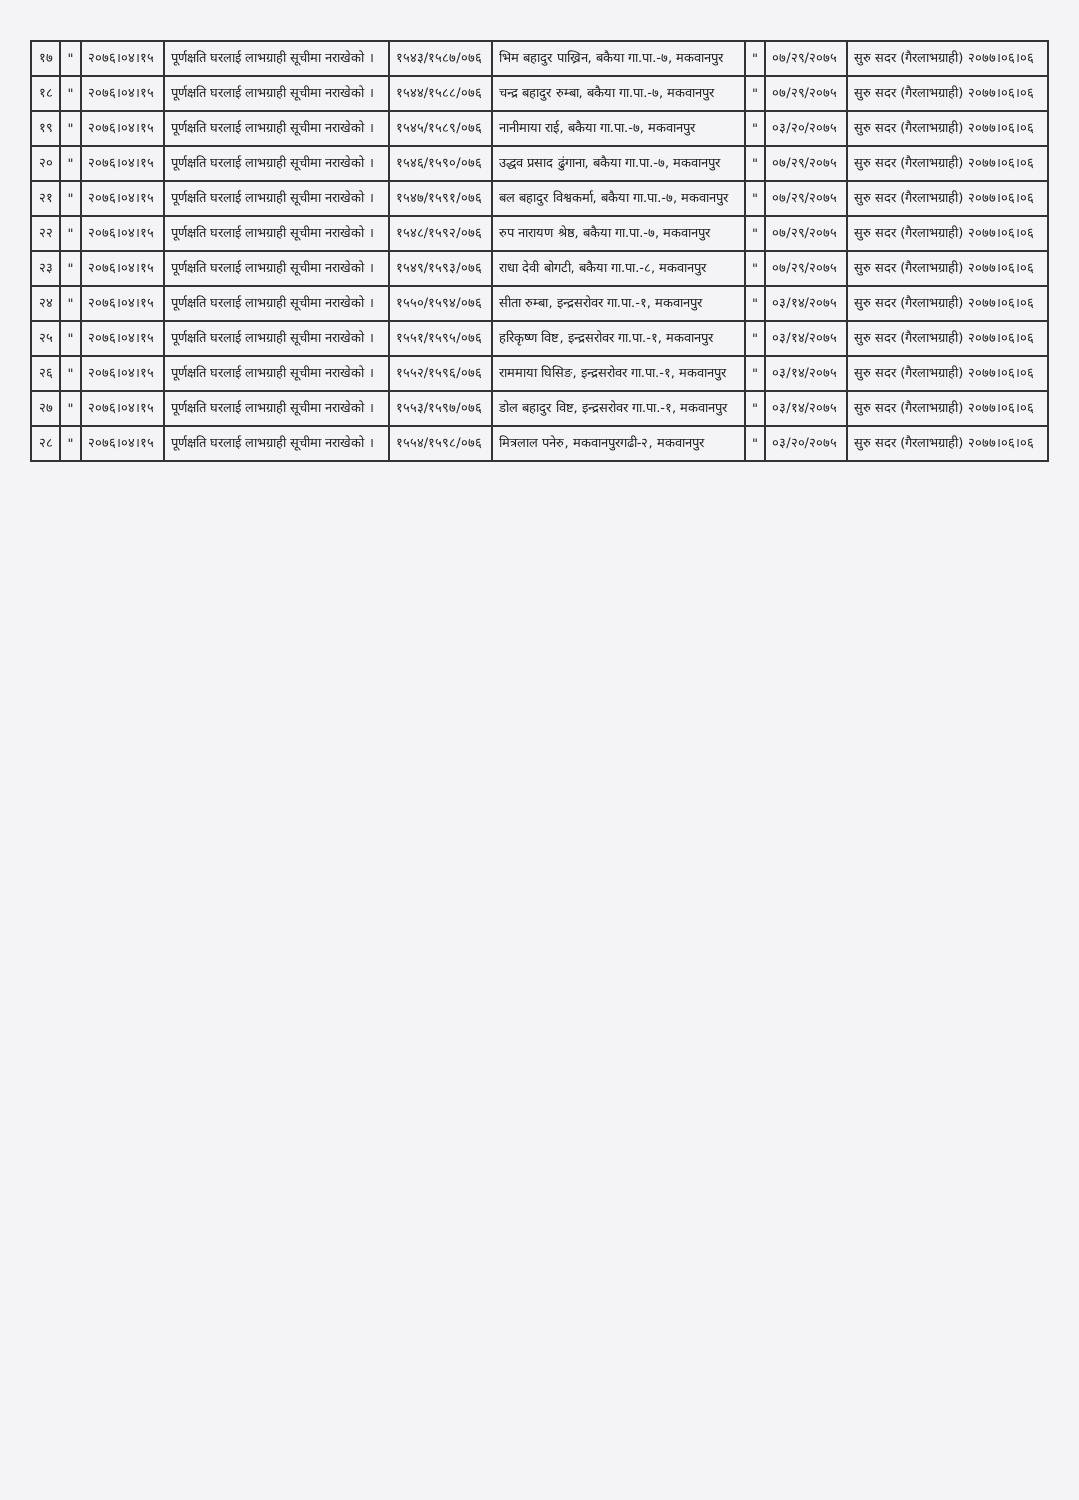| १७ | " | २०७६।०४।१५ | पूर्णक्षति घरलाई लाभग्राही सूचीमा नराखेको । | १५४३/१५८७/०७६ | भिम बहादुर पाख्रिन, बकैया गा.पा.-७, मकवानपुर | " | ०७/२९/२०७५ | सुरु सदर (गैरलाभग्राही) २०७७।०६।०६ |
| १८ | " | २०७६।०४।१५ | पूर्णक्षति घरलाई लाभग्राही सूचीमा नराखेको । | १५४४/१५८८/०७६ | चन्द्र बहादुर रुम्बा, बकैया गा.पा.-७, मकवानपुर | " | ०७/२९/२०७५ | सुरु सदर (गैरलाभग्राही) २०७७।०६।०६ |
| १९ | " | २०७६।०४।१५ | पूर्णक्षति घरलाई लाभग्राही सूचीमा नराखेको । | १५४५/१५८९/०७६ | नानीमाया राई, बकैया गा.पा.-७, मकवानपुर | " | ०३/२०/२०७५ | सुरु सदर (गैरलाभग्राही) २०७७।०६।०६ |
| २० | " | २०७६।०४।१५ | पूर्णक्षति घरलाई लाभग्राही सूचीमा नराखेको । | १५४६/१५९०/०७६ | उद्धव प्रसाद ढुंगाना, बकैया गा.पा.-७, मकवानपुर | " | ०७/२९/२०७५ | सुरु सदर (गैरलाभग्राही) २०७७।०६।०६ |
| २१ | " | २०७६।०४।१५ | पूर्णक्षति घरलाई लाभग्राही सूचीमा नराखेको । | १५४७/१५९१/०७६ | बल बहादुर विश्वकर्मा, बकैया गा.पा.-७, मकवानपुर | " | ०७/२९/२०७५ | सुरु सदर (गैरलाभग्राही) २०७७।०६।०६ |
| २२ | " | २०७६।०४।१५ | पूर्णक्षति घरलाई लाभग्राही सूचीमा नराखेको । | १५४८/१५९२/०७६ | रुप नारायण श्रेष्ठ, बकैया गा.पा.-७, मकवानपुर | " | ०७/२९/२०७५ | सुरु सदर (गैरलाभग्राही) २०७७।०६।०६ |
| २३ | " | २०७६।०४।१५ | पूर्णक्षति घरलाई लाभग्राही सूचीमा नराखेको । | १५४९/१५९३/०७६ | राधा देवी बोगटी, बकैया गा.पा.-८, मकवानपुर | " | ०७/२९/२०७५ | सुरु सदर (गैरलाभग्राही) २०७७।०६।०६ |
| २४ | " | २०७६।०४।१५ | पूर्णक्षति घरलाई लाभग्राही सूचीमा नराखेको । | १५५०/१५९४/०७६ | सीता रुम्बा, इन्द्रसरोवर गा.पा.-१, मकवानपुर | " | ०३/१४/२०७५ | सुरु सदर (गैरलाभग्राही) २०७७।०६।०६ |
| २५ | " | २०७६।०४।१५ | पूर्णक्षति घरलाई लाभग्राही सूचीमा नराखेको । | १५५१/१५९५/०७६ | हरिकृष्ण विष्ट, इन्द्रसरोवर गा.पा.-१, मकवानपुर | " | ०३/१४/२०७५ | सुरु सदर (गैरलाभग्राही) २०७७।०६।०६ |
| २६ | " | २०७६।०४।१५ | पूर्णक्षति घरलाई लाभग्राही सूचीमा नराखेको । | १५५२/१५९६/०७६ | राममाया घिसिङ, इन्द्रसरोवर गा.पा.-१, मकवानपुर | " | ०३/१४/२०७५ | सुरु सदर (गैरलाभग्राही) २०७७।०६।०६ |
| २७ | " | २०७६।०४।१५ | पूर्णक्षति घरलाई लाभग्राही सूचीमा नराखेको । | १५५३/१५९७/०७६ | डोल बहादुर विष्ट, इन्द्रसरोवर गा.पा.-१, मकवानपुर | " | ०३/१४/२०७५ | सुरु सदर (गैरलाभग्राही) २०७७।०६।०६ |
| २८ | " | २०७६।०४।१५ | पूर्णक्षति घरलाई लाभग्राही सूचीमा नराखेको । | १५५४/१५९८/०७६ | मित्रलाल पनेरु, मकवानपुरगढी-२, मकवानपुर | " | ०३/२०/२०७५ | सुरु सदर (गैरलाभग्राही) २०७७।०६।०६ |